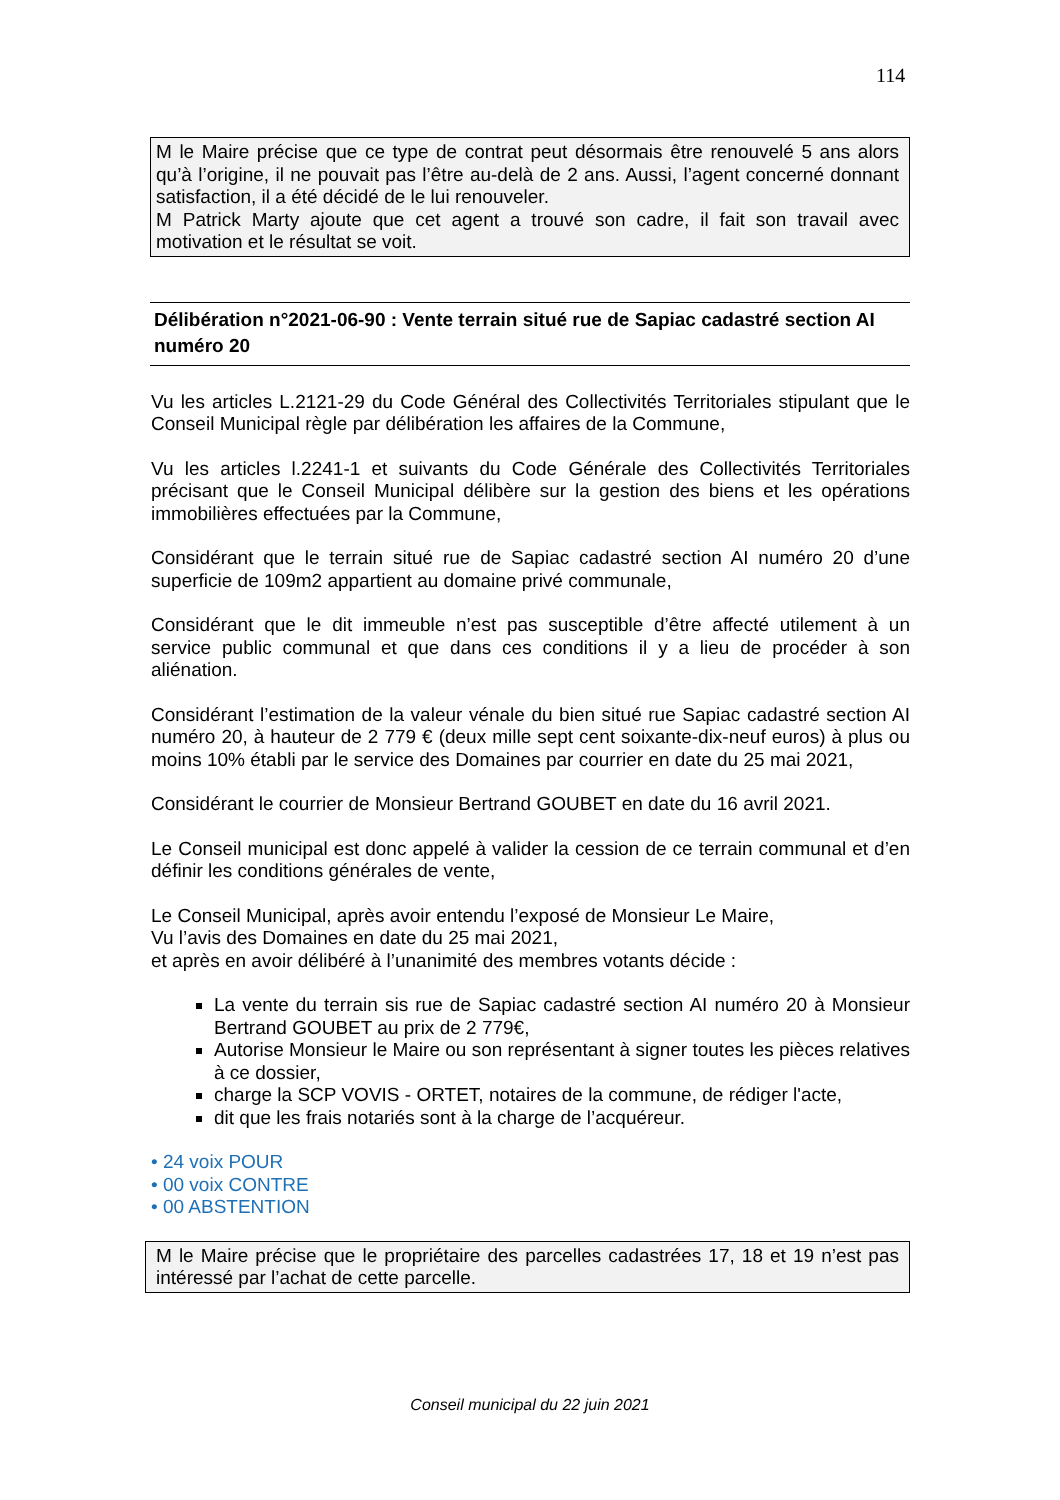114
M le Maire précise que ce type de contrat peut désormais être renouvelé 5 ans alors qu’à l’origine, il ne pouvait pas l’être au-delà de 2 ans. Aussi, l’agent concerné donnant satisfaction, il a été décidé de le lui renouveler.
M Patrick Marty ajoute que cet agent a trouvé son cadre, il fait son travail avec motivation et le résultat se voit.
Délibération n°2021-06-90 : Vente terrain situé rue de Sapiac cadastré section AI numéro 20
Vu les articles L.2121-29 du Code Général des Collectivités Territoriales stipulant que le Conseil Municipal règle par délibération les affaires de la Commune,
Vu les articles l.2241-1 et suivants du Code Générale des Collectivités Territoriales précisant que le Conseil Municipal délibère sur la gestion des biens et les opérations immobilières effectuées par la Commune,
Considérant que le terrain situé rue de Sapiac cadastré section AI numéro 20 d’une superficie de 109m2 appartient au domaine privé communale,
Considérant que le dit immeuble n’est pas susceptible d’être affecté utilement à un service public communal et que dans ces conditions il y a lieu de procéder à son aliénation.
Considérant l’estimation de la valeur vénale du bien situé rue Sapiac cadastré section AI numéro 20, à hauteur de 2 779 € (deux mille sept cent soixante-dix-neuf euros) à plus ou moins 10% établi par le service des Domaines par courrier en date du 25 mai 2021,
Considérant le courrier de Monsieur Bertrand GOUBET en date du 16 avril 2021.
Le Conseil municipal est donc appelé à valider la cession de ce terrain communal et d’en définir les conditions générales de vente,
Le Conseil Municipal, après avoir entendu l’exposé de Monsieur Le Maire,
Vu l’avis des Domaines en date du 25 mai 2021,
et après en avoir délibéré à l’unanimité des membres votants décide :
La vente du terrain sis rue de Sapiac cadastré section AI numéro 20 à Monsieur Bertrand GOUBET au prix de 2 779€,
Autorise Monsieur le Maire ou son représentant à signer toutes les pièces relatives à ce dossier,
charge la SCP VOVIS - ORTET, notaires de la commune, de rédiger l'acte,
dit que les frais notariés sont à la charge de l’acquéreur.
• 24 voix POUR
• 00 voix CONTRE
• 00 ABSTENTION
M le Maire précise que le propriétaire des parcelles cadastrées 17, 18 et 19 n’est pas intéressé par l’achat de cette parcelle.
Conseil municipal du 22 juin 2021